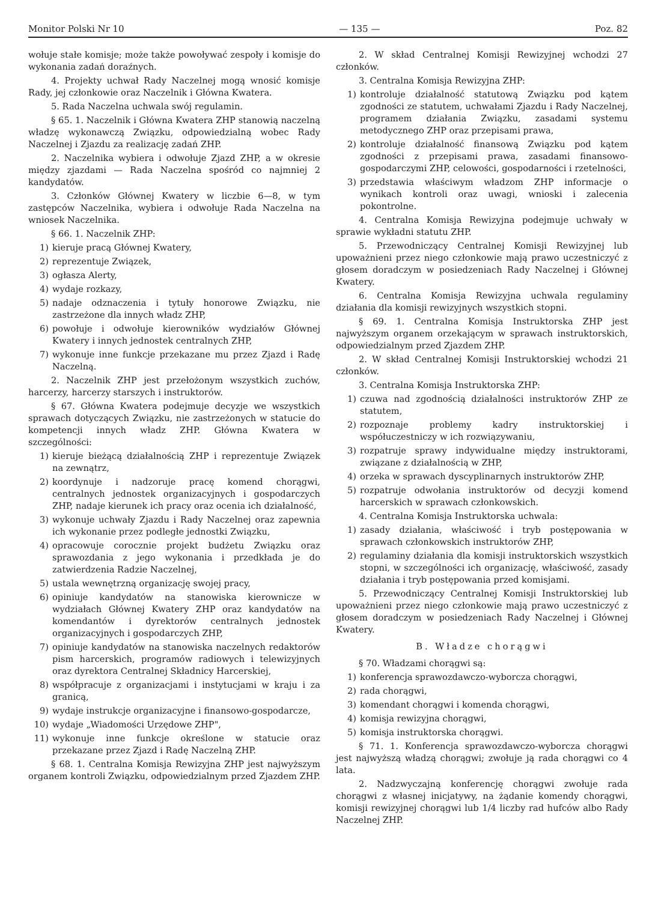Monitor Polski Nr 10 — 135 — Poz. 82
wołuje stałe komisje; może także powoływać zespoły i komisje do wykonania zadań doraźnych.
4. Projekty uchwał Rady Naczelnej mogą wnosić komisje Rady, jej członkowie oraz Naczelnik i Główna Kwatera.
5. Rada Naczelna uchwala swój regulamin.
§ 65. 1. Naczelnik i Główna Kwatera ZHP stanowią naczelną władzę wykonawczą Związku, odpowiedzialną wobec Rady Naczelnej i Zjazdu za realizację zadań ZHP.
2. Naczelnika wybiera i odwołuje Zjazd ZHP, a w okresie między zjazdami — Rada Naczelna spośród co najmniej 2 kandydatów.
3. Członków Głównej Kwatery w liczbie 6—8, w tym zastępców Naczelnika, wybiera i odwołuje Rada Naczelna na wniosek Naczelnika.
§ 66. 1. Naczelnik ZHP:
1) kieruje pracą Głównej Kwatery,
2) reprezentuje Związek,
3) ogłasza Alerty,
4) wydaje rozkazy,
5) nadaje odznaczenia i tytuły honorowe Związku, nie zastrzeżone dla innych władz ZHP,
6) powołuje i odwołuje kierowników wydziałów Głównej Kwatery i innych jednostek centralnych ZHP,
7) wykonuje inne funkcje przekazane mu przez Zjazd i Radę Naczelną.
2. Naczelnik ZHP jest przełożonym wszystkich zuchów, harcerzy, harcerzy starszych i instruktorów.
§ 67. Główna Kwatera podejmuje decyzje we wszystkich sprawach dotyczących Związku, nie zastrzeżonych w statucie do kompetencji innych władz ZHP. Główna Kwatera w szczególności:
1) kieruje bieżącą działalnością ZHP i reprezentuje Związek na zewnątrz,
2) koordynuje i nadzoruje pracę komend chorągwi, centralnych jednostek organizacyjnych i gospodarczych ZHP, nadaje kierunek ich pracy oraz ocenia ich działalność,
3) wykonuje uchwały Zjazdu i Rady Naczelnej oraz zapewnia ich wykonanie przez podległe jednostki Związku,
4) opracowuje corocznie projekt budżetu Związku oraz sprawozdania z jego wykonania i przedkłada je do zatwierdzenia Radzie Naczelnej,
5) ustala wewnętrzną organizację swojej pracy,
6) opiniuje kandydatów na stanowiska kierownicze w wydziałach Głównej Kwatery ZHP oraz kandydatów na komendantów i dyrektorów centralnych jednostek organizacyjnych i gospodarczych ZHP,
7) opiniuje kandydatów na stanowiska naczelnych redaktorów pism harcerskich, programów radiowych i telewizyjnych oraz dyrektora Centralnej Składnicy Harcerskiej,
8) współpracuje z organizacjami i instytucjami w kraju i za granicą,
9) wydaje instrukcje organizacyjne i finansowo-gospodarcze,
10) wydaje „Wiadomości Urzędowe ZHP",
11) wykonuje inne funkcje określone w statucie oraz przekazane przez Zjazd i Radę Naczelną ZHP.
§ 68. 1. Centralna Komisja Rewizyjna ZHP jest najwyższym organem kontroli Związku, odpowiedzialnym przed Zjazdem ZHP.
2. W skład Centralnej Komisji Rewizyjnej wchodzi 27 członków.
3. Centralna Komisja Rewizyjna ZHP:
1) kontroluje działalność statutową Związku pod kątem zgodności ze statutem, uchwałami Zjazdu i Rady Naczelnej, programem działania Związku, zasadami systemu metodycznego ZHP oraz przepisami prawa,
2) kontroluje działalność finansową Związku pod kątem zgodności z przepisami prawa, zasadami finansowo-gospodarczymi ZHP, celowości, gospodarności i rzetelności,
3) przedstawia właściwym władzom ZHP informacje o wynikach kontroli oraz uwagi, wnioski i zalecenia pokontrolne.
4. Centralna Komisja Rewizyjna podejmuje uchwały w sprawie wykładni statutu ZHP.
5. Przewodniczący Centralnej Komisji Rewizyjnej lub upoważnieni przez niego członkowie mają prawo uczestniczyć z głosem doradczym w posiedzeniach Rady Naczelnej i Głównej Kwatery.
6. Centralna Komisja Rewizyjna uchwala regulaminy działania dla komisji rewizyjnych wszystkich stopni.
§ 69. 1. Centralna Komisja Instruktorska ZHP jest najwyższym organem orzekającym w sprawach instruktorskich, odpowiedzialnym przed Zjazdem ZHP.
2. W skład Centralnej Komisji Instruktorskiej wchodzi 21 członków.
3. Centralna Komisja Instruktorska ZHP:
1) czuwa nad zgodnością działalności instruktorów ZHP ze statutem,
2) rozpoznaje problemy kadry instruktorskiej i współuczestniczy w ich rozwiązywaniu,
3) rozpatruje sprawy indywidualne między instruktorami, związane z działalnością w ZHP,
4) orzeka w sprawach dyscyplinarnych instruktorów ZHP,
5) rozpatruje odwołania instruktorów od decyzji komend harcerskich w sprawach członkowskich.
4. Centralna Komisja Instruktorska uchwala:
1) zasady działania, właściwość i tryb postępowania w sprawach członkowskich instruktorów ZHP,
2) regulaminy działania dla komisji instruktorskich wszystkich stopni, w szczególności ich organizację, właściwość, zasady działania i tryb postępowania przed komisjami.
5. Przewodniczący Centralnej Komisji Instruktorskiej lub upoważnieni przez niego członkowie mają prawo uczestniczyć z głosem doradczym w posiedzeniach Rady Naczelnej i Głównej Kwatery.
B. Władze chorągwi
§ 70. Władzami chorągwi są:
1) konferencja sprawozdawczo-wyborcza chorągwi,
2) rada chorągwi,
3) komendant chorągwi i komenda chorągwi,
4) komisja rewizyjna chorągwi,
5) komisja instruktorska chorągwi.
§ 71. 1. Konferencja sprawozdawczo-wyborcza chorągwi jest najwyższą władzą chorągwi; zwołuje ją rada chorągwi co 4 lata.
2. Nadzwyczajną konferencję chorągwi zwołuje rada chorągwi z własnej inicjatywy, na żądanie komendy chorągwi, komisji rewizyjnej chorągwi lub 1/4 liczby rad hufców albo Rady Naczelnej ZHP.